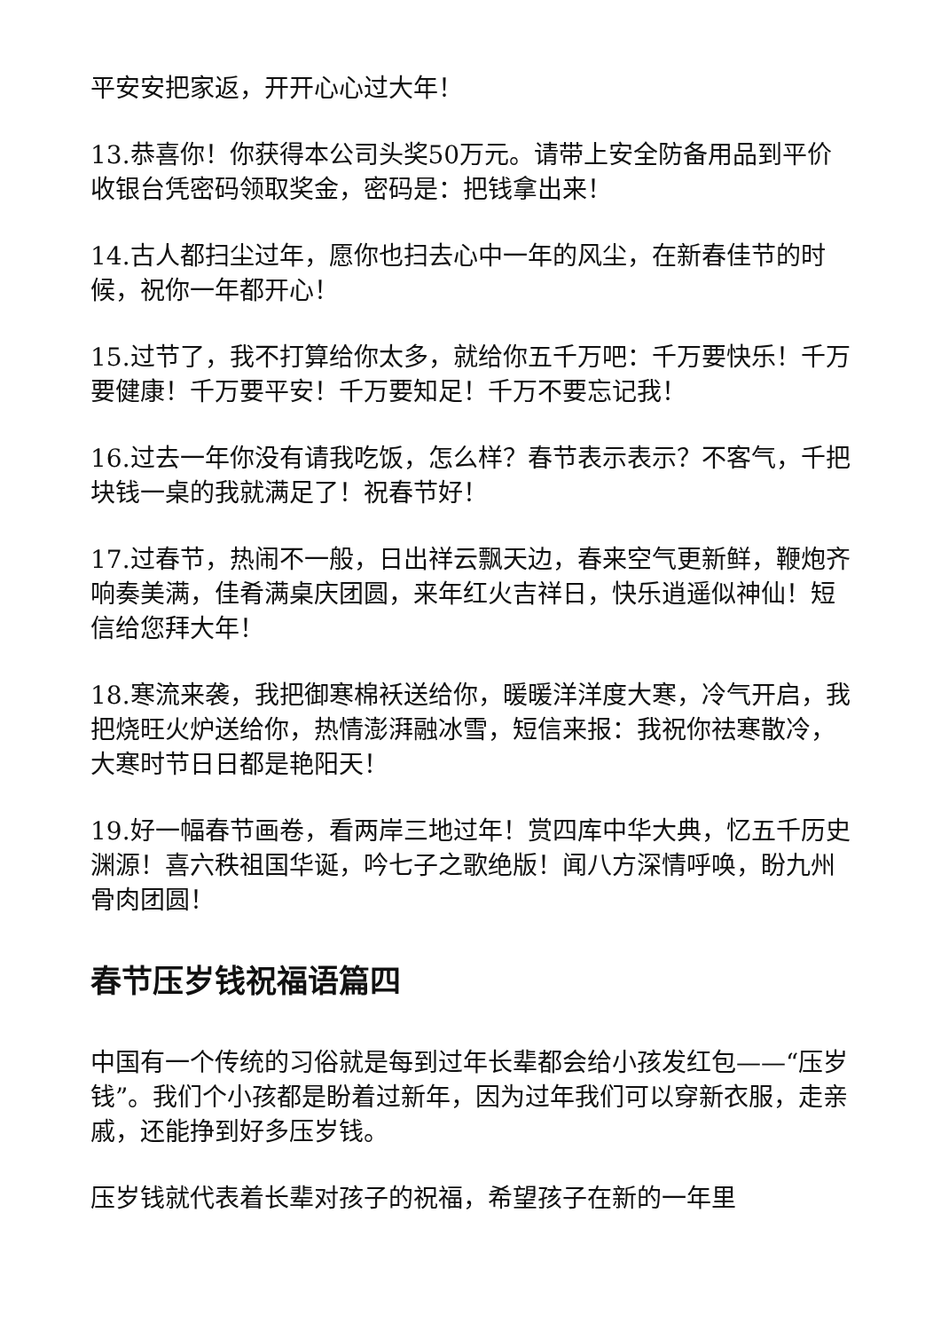平安安把家返，开开心心过大年！
13.恭喜你！你获得本公司头奖50万元。请带上安全防备用品到平价收银台凭密码领取奖金，密码是：把钱拿出来！
14.古人都扫尘过年，愿你也扫去心中一年的风尘，在新春佳节的时候，祝你一年都开心！
15.过节了，我不打算给你太多，就给你五千万吧：千万要快乐！千万要健康！千万要平安！千万要知足！千万不要忘记我！
16.过去一年你没有请我吃饭，怎么样？春节表示表示？不客气，千把块钱一桌的我就满足了！祝春节好！
17.过春节，热闹不一般，日出祥云飘天边，春来空气更新鲜，鞭炮齐响奏美满，佳肴满桌庆团圆，来年红火吉祥日，快乐逍遥似神仙！短信给您拜大年！
18.寒流来袭，我把御寒棉袄送给你，暖暖洋洋度大寒，冷气开启，我把烧旺火炉送给你，热情澎湃融冰雪，短信来报：我祝你祛寒散冷，大寒时节日日都是艳阳天！
19.好一幅春节画卷，看两岸三地过年！赏四库中华大典，忆五千历史渊源！喜六秩祖国华诞，吟七子之歌绝版！闻八方深情呼唤，盼九州骨肉团圆！
春节压岁钱祝福语篇四
中国有一个传统的习俗就是每到过年长辈都会给小孩发红包——“压岁钱”。我们个小孩都是盼着过新年，因为过年我们可以穿新衣服，走亲戚，还能挣到好多压岁钱。
压岁钱就代表着长辈对孩子的祝福，希望孩子在新的一年里